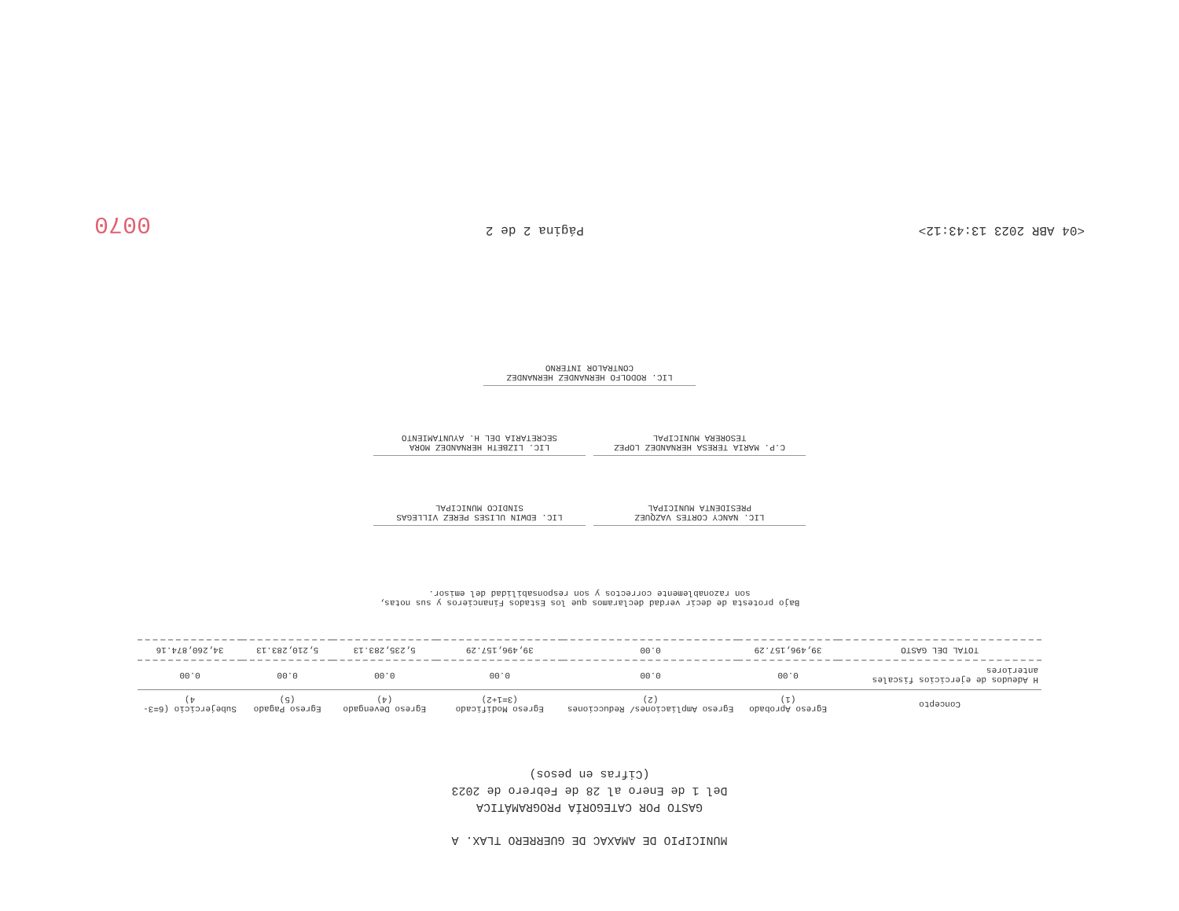MUNICIPIO DE AMAXAC DE GUERRERO TLAX. A
GASTO POR CATEGORÍA PROGRAMÁTICA
Del 1 de Enero al 28 de Febrero de 2023
(Cifras en pesos)
| Concepto | Egreso Aprobado (1) | Egreso Ampliaciones/ Reducciones (2) | Egreso Modificado (3=1+2) | Egreso Devengado (4) | Egreso Pagado (5) | Subejercicio (6=3-4) |
| --- | --- | --- | --- | --- | --- | --- |
| H Adeudos de ejercicios fiscales anteriores | 0.00 | 0.00 | 0.00 | 0.00 | 0.00 | 0.00 |
| TOTAL DEL GASTO | 39,496,157.29 | 0.00 | 39,496,157.29 | 5,235,283.13 | 5,210,283.13 | 34,260,874.16 |
Bajo protesta de decir verdad declaramos que los Estados Financieros y sus notas,
son razonablemente correctos y son responsabilidad del emisor.
LIC. NANCY CORTES VAZQUEZ
PRESIDENTA MUNICIPAL
LIC. EDWIN ULISES PEREZ VILLEGAS
SINDICO MUNICIPAL
C.P. MARIA TERESA HERNANDEZ LOPEZ
TESORERA MUNICIPAL
LIC. LIZBETH HERNANDEZ MORA
SECRETARIA DEL H. AYUNTAMIENTO
LIC. RODOLFO HERNANDEZ HERNANDEZ
CONTRALOR INTERNO
<04 ABR 2023 13:43:12> Página 2 de 2 0070